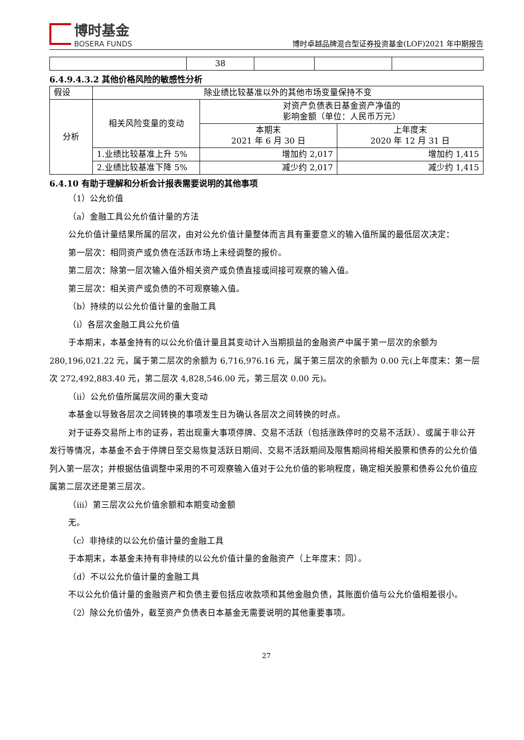博时基金
BOSERA FUNDS
博时卓越品牌混合型证券投资基金(LOF)2021 年中期报告
| | 38 | | | |
6.4.9.4.3.2 其他价格风险的敏感性分析
| 假设 | 除业绩比较基准以外的其他市场变量保持不变 | | |
| 分析 | 相关风险变量的变动 | 对资产负债表日基金资产净值的 影响金额（单位：人民币万元） | |
| | | 本期末 2021 年 6 月 30 日 | 上年度末 2020 年 12 月 31 日 |
| | 1.业绩比较基准上升 5% | 增加约 2,017 | 增加约 1,415 |
| | 2.业绩比较基准下降 5% | 减少约 2,017 | 减少约 1,415 |
6.4.10 有助于理解和分析会计报表需要说明的其他事项
（1）公允价值
（a）金融工具公允价值计量的方法
公允价值计量结果所属的层次，由对公允价值计量整体而言具有重要意义的输入值所属的最低层次决定：
第一层次：相同资产或负债在活跃市场上未经调整的报价。
第二层次：除第一层次输入值外相关资产或负债直接或间接可观察的输入值。
第三层次：相关资产或负债的不可观察输入值。
（b）持续的以公允价值计量的金融工具
（i）各层次金融工具公允价值
于本期末，本基金持有的以公允价值计量且其变动计入当期损益的金融资产中属于第一层次的余额为 280,196,021.22 元，属于第二层次的余额为 6,716,976.16 元，属于第三层次的余额为 0.00 元(上年度末：第一层次 272,492,883.40 元，第二层次 4,828,546.00 元，第三层次 0.00 元)。
（ii）公允价值所属层次间的重大变动
本基金以导致各层次之间转换的事项发生日为确认各层次之间转换的时点。
对于证券交易所上市的证券，若出现重大事项停牌、交易不活跃（包括涨跌停时的交易不活跃）、或属于非公开发行等情况，本基金不会于停牌日至交易恢复活跃日期间、交易不活跃期间及限售期间将相关股票和债券的公允价值列入第一层次；并根据估值调整中采用的不可观察输入值对于公允价值的影响程度，确定相关股票和债券公允价值应属第二层次还是第三层次。
（iii）第三层次公允价值余额和本期变动金额
无。
（c）非持续的以公允价值计量的金融工具
于本期末，本基金未持有非持续的以公允价值计量的金融资产（上年度末：同）。
（d）不以公允价值计量的金融工具
不以公允价值计量的金融资产和负债主要包括应收款项和其他金融负债，其账面价值与公允价值相差很小。
（2）除公允价值外，截至资产负债表日本基金无需要说明的其他重要事项。
27